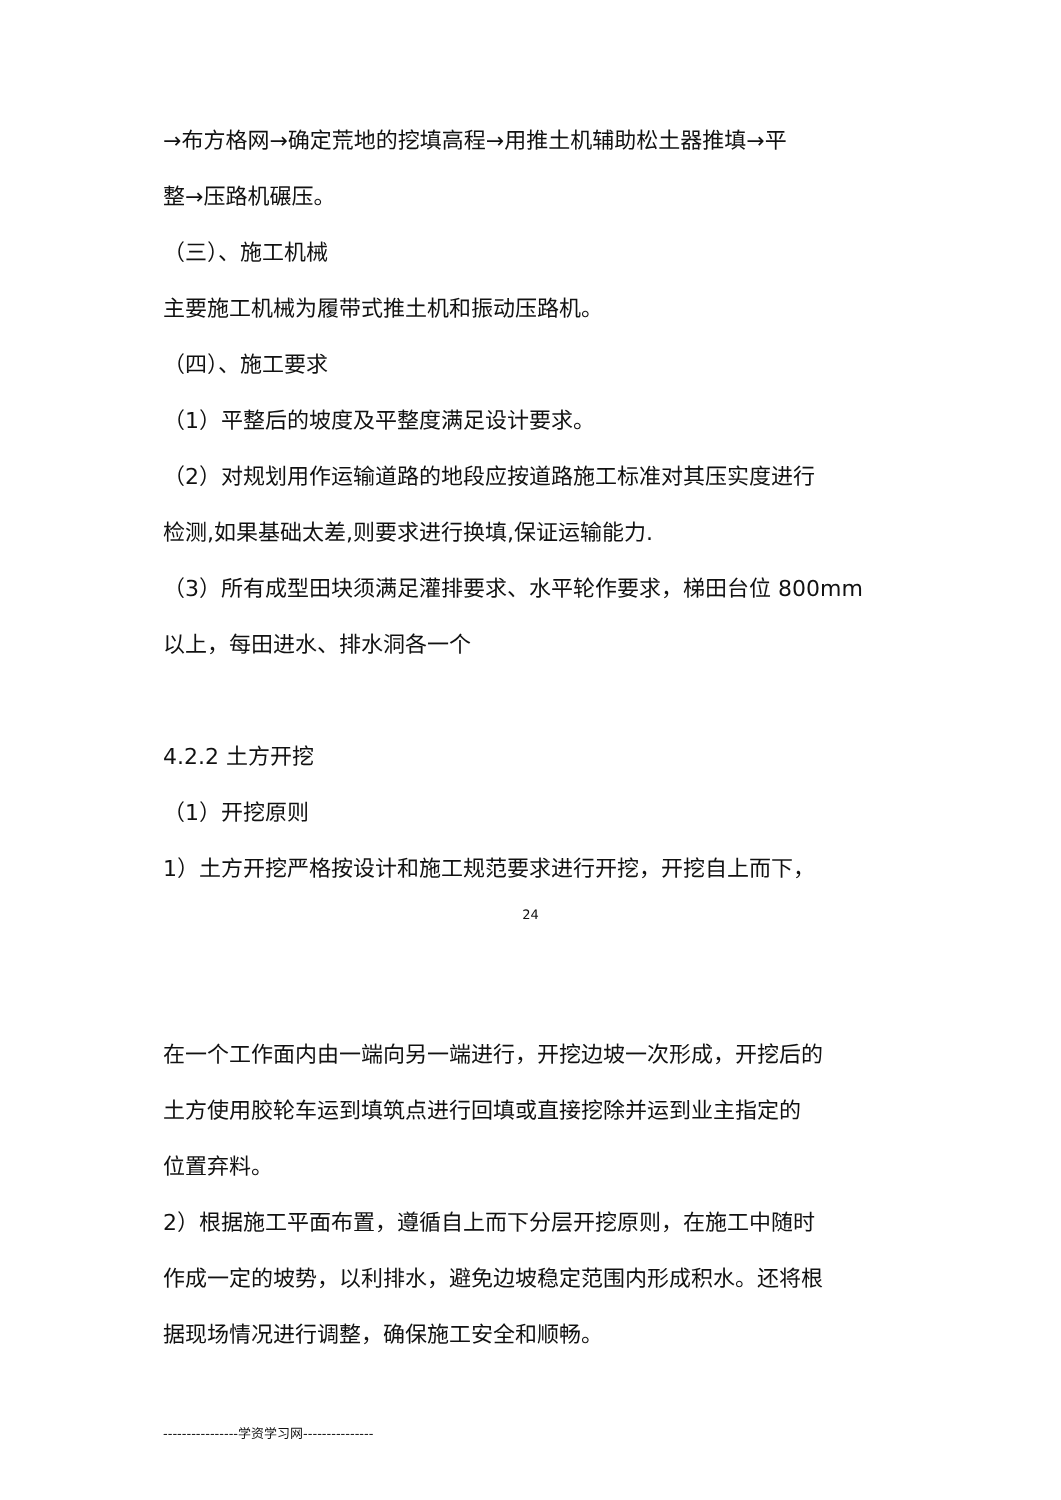→布方格网→确定荒地的挖填高程→用推土机辅助松土器推填→平
整→压路机碾压。
（三）、施工机械
主要施工机械为履带式推土机和振动压路机。
（四）、施工要求
（1）平整后的坡度及平整度满足设计要求。
（2）对规划用作运输道路的地段应按道路施工标准对其压实度进行
检测,如果基础太差,则要求进行换填,保证运输能力.
（3）所有成型田块须满足灌排要求、水平轮作要求，梯田台位 800mm
以上，每田进水、排水洞各一个
4.2.2 土方开挖
（1）开挖原则
1）土方开挖严格按设计和施工规范要求进行开挖，开挖自上而下，
24
在一个工作面内由一端向另一端进行，开挖边坡一次形成，开挖后的
土方使用胶轮车运到填筑点进行回填或直接挖除并运到业主指定的
位置弃料。
2）根据施工平面布置，遵循自上而下分层开挖原则，在施工中随时
作成一定的坡势，以利排水，避免边坡稳定范围内形成积水。还将根
据现场情况进行调整，确保施工安全和顺畅。
----------------学资学习网---------------